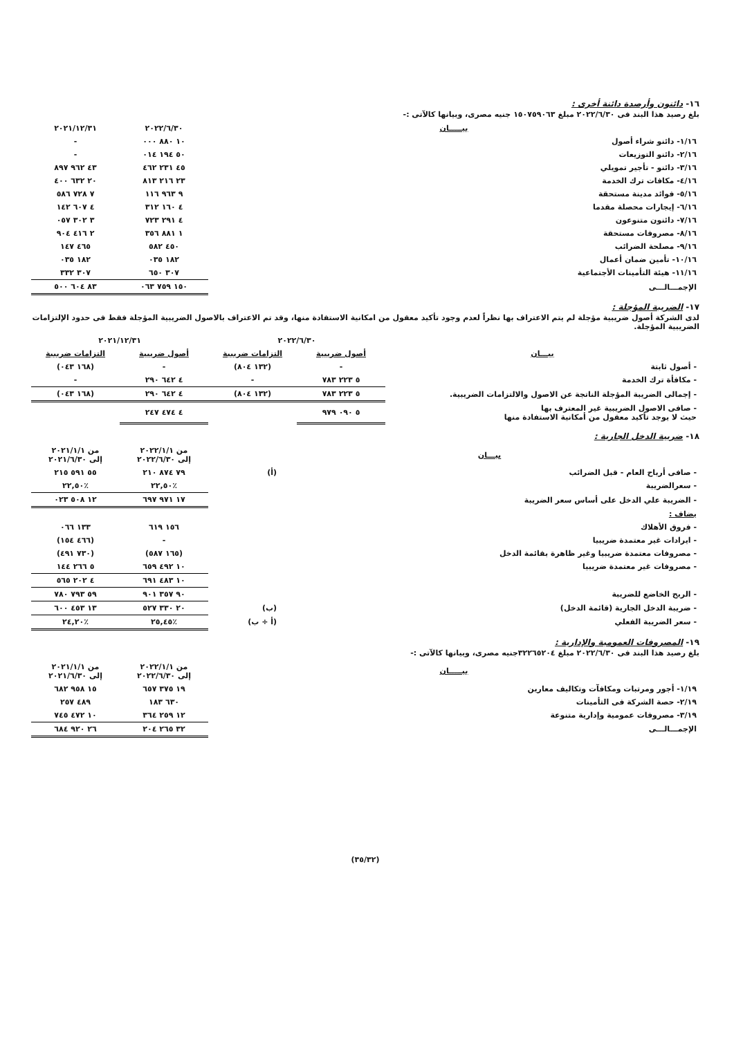١٦- دائنون وأرصدة دائنة أخرى :
بلغ رصيد هذا البند فى ٢٠٢٢/٦/٣٠ مبلغ ١٥٠٧٥٩٠٦٣ جنيه مصرى، وبيانها كالآتى :-
| بيـــــان | ٢٠٢٢/٦/٣٠ | ٢٠٢١/١٢/٣١ |
| --- | --- | --- |
| ١/١٦- دائنو شراء أصول | ١٠ ٨٨٠ ٠٠٠ | - |
| ٢/١٦- دائنو التوزيعات | ٥٠ ١٩٤ ٠١٤ | - |
| ٣/١٦- دائنو - تأجير تمويلي | ٤٥ ٢٣١ ٤٦٢ | ٤٣ ٩٦٢ ٨٩٧ |
| ٤/١٦- مكافات ترك الخدمة | ٢٣ ٢١٦ ٨١٣ | ٢٠ ٦٣٢ ٤٠٠ |
| ٥/١٦- فوائد مدينة مستحقة | ٩ ٩٦٣ ١١٦ | ٧ ٧٢٨ ٥٨٦ |
| ٦/١٦- إيجارات محصلة مقدما | ٤ ١٦٠ ٣١٢ | ٤ ٦٠٧ ١٤٢ |
| ٧/١٦- دائنون متنوعون | ٤ ٢٩١ ٧٢٣ | ٣ ٣٠٢ ٠٥٧ |
| ٨/١٦- مصروفات مستحقة | ١ ٨٨١ ٣٥٦ | ٢ ٤١٦ ٩٠٤ |
| ٩/١٦- مصلحة الضرائب | ٤٥٠ ٥٨٢ | ٤٦٥ ١٤٧ |
| ١٠/١٦- تأمين ضمان أعمال | ١٨٢ ٠٣٥ | ١٨٢ ٠٣٥ |
| ١١/١٦- هيئة التأمينات الأجتماعية | ٣٠٧ ٦٥٠ | ٣٠٧ ٣٣٢ |
| الإجمـــالـــى | ١٥٠ ٧٥٩ ٠٦٣ | ٨٣ ٦٠٤ ٥٠٠ |
١٧- الضريبة المؤجلة :
لدى الشركة أصول ضريبية مؤجلة لم يتم الاعتراف بها نظراً لعدم وجود تأكيد معقول من امكانية الاستفادة منها، وقد تم الاعتراف بالاصول الضريبية المؤجلة فقط فى حدود الإلتزامات الضريبية المؤجلة.
| | ٢٠٢٢/٦/٣٠ | | ٢٠٢١/١٢/٣١ | |
| --- | --- | --- | --- | --- |
| بيـــان | أصول ضريبية | التزامات ضريبية | أصول ضريبية | التزامات ضريبية |
| - أصول ثابتة | - | (١٣٢ ٨٠٤) | - | (١٦٨ ٠٤٣) |
| - مكافأة ترك الخدمة | ٥ ٢٢٣ ٧٨٣ | - | ٤ ٦٤٢ ٢٩٠ | - |
| - إجمالى الضريبة المؤجلة الناتجة عن الاصول والالتزامات الضريبية. | ٥ ٢٢٣ ٧٨٣ | (١٣٢ ٨٠٤) | ٤ ٦٤٢ ٢٩٠ | (١٦٨ ٠٤٣) |
| - صافى الاصول الضريبية غير المعترف بها حيث لا يوجد تأكيد معقول من أمكانية الاستفادة منها | ٥ ٠٩٠ ٩٧٩ | | ٤ ٤٧٤ ٢٤٧ | |
١٨- ضريبة الدخل الجارية :
| بيـــان | | من ٢٠٢٢/١/١ إلى ٢٠٢٢/٦/٣٠ | من ٢٠٢١/١/١ إلى ٢٠٢١/٦/٣٠ |
| --- | --- | --- | --- |
| - صافى أرباح العام - قبل الضرائب | (أ) | ٧٩ ٨٧٤ ٢١٠ | ٥٥ ٥٩١ ٢١٥ |
| - سعرالضريبة | | ٪٢٢,٥٠ | ٪٢٢,٥٠ |
| - الضريبة علي الدخل على أساس سعر الضريبة | | ١٧ ٩٧١ ٦٩٧ | ١٢ ٥٠٨ ٠٢٣ |
| يضاف : | | | |
| - فروق الأهلاك | | ١٥٦ ٦١٩ | ١٣٣ ٠٦٦ |
| - ايرادات غير معتمدة ضريبيا | | - | (٤٦٦ ١٥٤) |
| - مصروفات معتمدة ضريبيا وغير ظاهرة بقائمة الدخل | | (١٦٥ ٥٨٧) | (٧٣٠ ٤٩١) |
| - مصروفات غير معتمدة ضريبيا | | ١٠ ٤٩٢ ٦٥٩ | ٥ ٢٦٦ ١٤٤ |
| | | ١٠ ٤٨٣ ٦٩١ | ٤ ٢٠٢ ٥٦٥ |
| - الربح الخاضع للضريبة | | ٩٠ ٣٥٧ ٩٠١ | ٥٩ ٧٩٣ ٧٨٠ |
| - ضريبة الدخل الجارية (قائمة الدخل) | (ب) | ٢٠ ٣٣٠ ٥٢٧ | ١٣ ٤٥٣ ٦٠٠ |
| - سعر الضريبة الفعلي | (أ ÷ ب) | ٪٢٥,٤٥ | ٪٢٤,٢٠ |
١٩- المصروفات العمومية والإدارية :
بلغ رصيد هذا البند فى ٢٠٢٢/٦/٣٠ مبلغ ٣٢٢٦٥٢٠٤جنيه مصرى، وبيانها كالآتى :-
| بيـــــان | من ٢٠٢٢/١/١ إلى ٢٠٢٢/٦/٣٠ | من ٢٠٢١/١/١ إلى ٢٠٢١/٦/٣٠ |
| --- | --- | --- |
| ١/١٩- أجور ومرتبات ومكافآت وتكاليف معارين | ١٩ ٣٧٥ ٦٥٧ | ١٥ ٩٥٨ ٦٨٢ |
| ٢/١٩- حصة الشركة فى التأمينات | ٦٣٠ ١٨٣ | ٤٨٩ ٢٥٧ |
| ٣/١٩- مصروفات عمومية وإدارية متنوعة | ١٢ ٢٥٩ ٣٦٤ | ١٠ ٤٧٢ ٧٤٥ |
| الإجمـــالـــى | ٣٢ ٢٦٥ ٢٠٤ | ٢٦ ٩٢٠ ٦٨٤ |
(٣٥/٣٢)